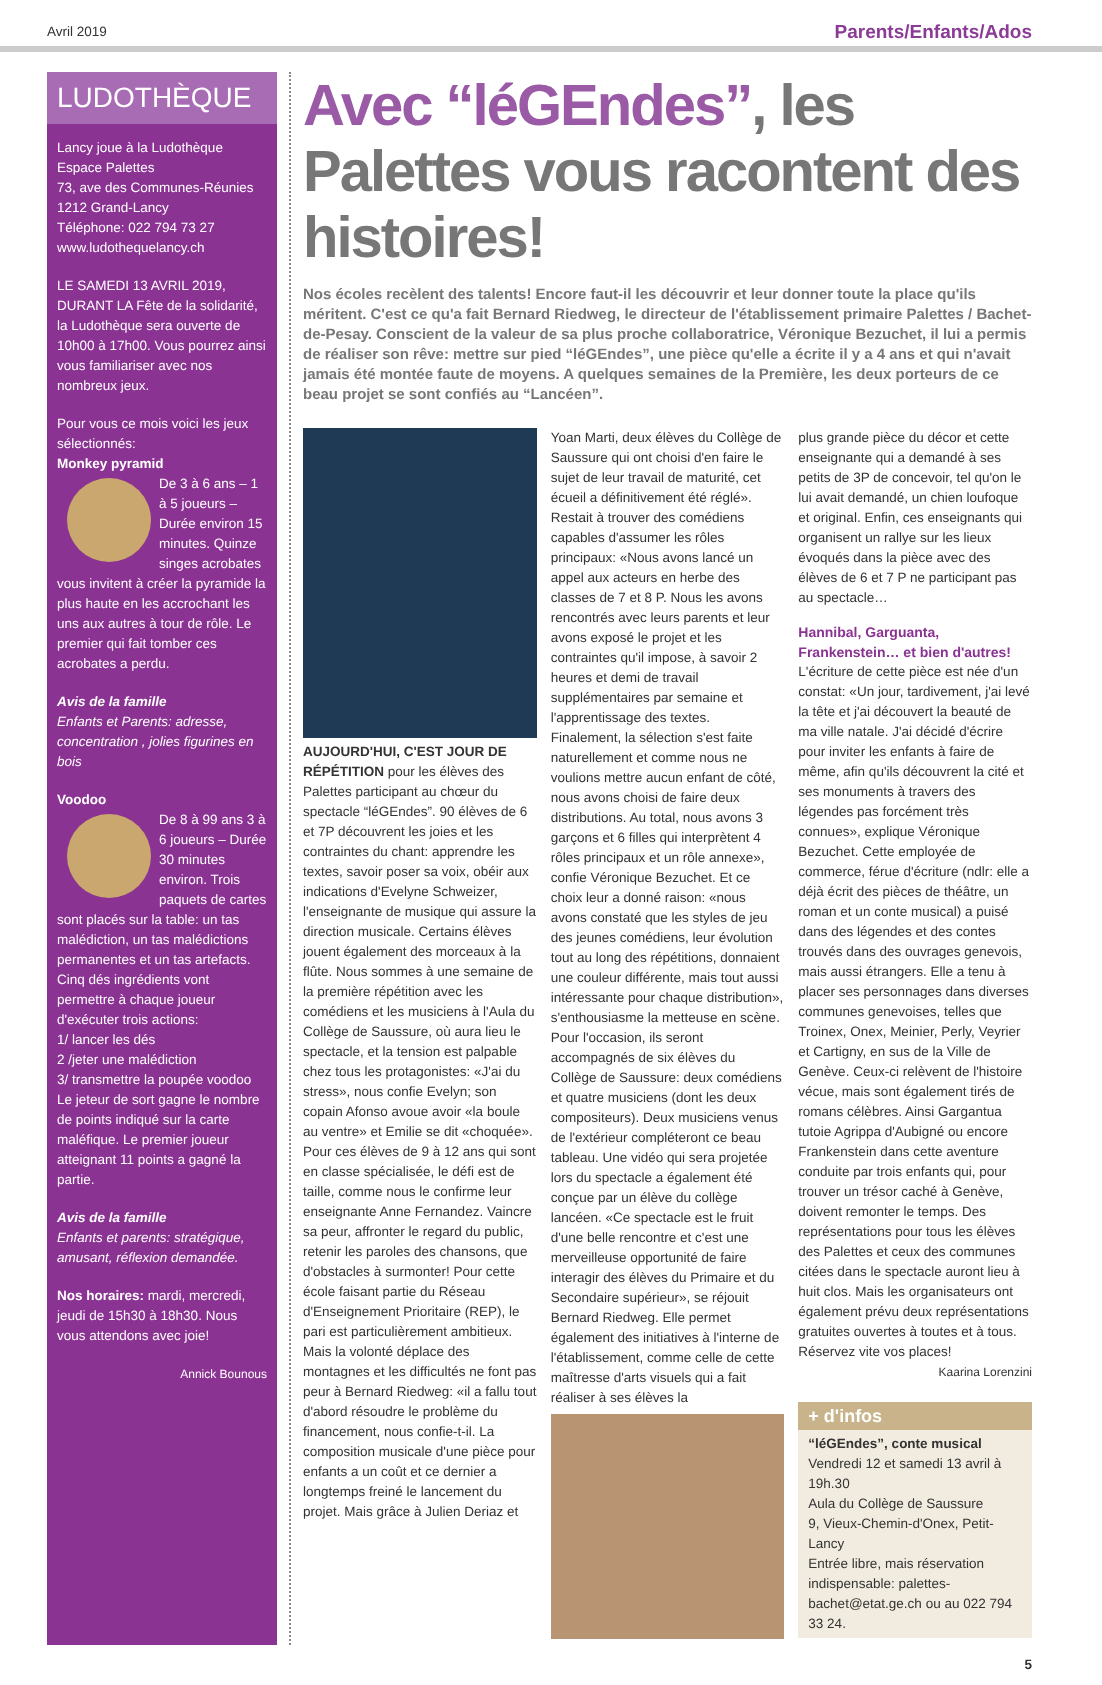Avril 2019 Parents/Enfants/Ados
LUDOTHÈQUE
Lancy joue à la Ludothèque
Espace Palettes
73, ave des Communes-Réunies
1212 Grand-Lancy
Téléphone: 022 794 73 27
www.ludothequelancy.ch
LE SAMEDI 13 AVRIL 2019, DURANT LA Fête de la solidarité, la Ludothèque sera ouverte de 10h00 à 17h00. Vous pourrez ainsi vous familiariser avec nos nombreux jeux.
Pour vous ce mois voici les jeux sélectionnés:
Monkey pyramid
De 3 à 6 ans – 1 à 5 joueurs – Durée environ 15 minutes. Quinze singes acrobates vous invitent à créer la pyramide la plus haute en les accrochant les uns aux autres à tour de rôle. Le premier qui fait tomber ces acrobates a perdu.
Avis de la famille
Enfants et Parents: adresse, concentration , jolies figurines en bois
Voodoo
De 8 à 99 ans 3 à 6 joueurs – Durée 30 minutes environ. Trois paquets de cartes sont placés sur la table: un tas malédiction, un tas malédictions permanentes et un tas artefacts. Cinq dés ingrédients vont permettre à chaque joueur d'exécuter trois actions:
1/ lancer les dés
2 /jeter une malédiction
3/ transmettre la poupée voodoo
Le jeteur de sort gagne le nombre de points indiqué sur la carte maléfique. Le premier joueur atteignant 11 points a gagné la partie.
Avis de la famille
Enfants et parents: stratégique, amusant, réflexion demandée.
Nos horaires: mardi, mercredi, jeudi de 15h30 à 18h30. Nous vous attendons avec joie!
Annick Bounous
Avec “léGEndes”, les Palettes vous racontent des histoires!
Nos écoles recèlent des talents! Encore faut-il les découvrir et leur donner toute la place qu'ils méritent. C'est ce qu'a fait Bernard Riedweg, le directeur de l'établissement primaire Palettes / Bachet-de-Pesay. Conscient de la valeur de sa plus proche collaboratrice, Véronique Bezuchet, il lui a permis de réaliser son rêve: mettre sur pied “léGEndes”, une pièce qu'elle a écrite il y a 4 ans et qui n'avait jamais été montée faute de moyens. A quelques semaines de la Première, les deux porteurs de ce beau projet se sont confiés au “Lancéen”.
AUJOURD'HUI, C'EST JOUR DE RÉPÉTITION pour les élèves des Palettes participant au chœur du spectacle “léGEndes”. 90 élèves de 6 et 7P découvrent les joies et les contraintes du chant: apprendre les textes, savoir poser sa voix, obéir aux indications d'Evelyne Schweizer, l'enseignante de musique qui assure la direction musicale. Certains élèves jouent également des morceaux à la flûte. Nous sommes à une semaine de la première répétition avec les comédiens et les musiciens à l'Aula du Collège de Saussure, où aura lieu le spectacle, et la tension est palpable chez tous les protagonistes: «J'ai du stress», nous confie Evelyn; son copain Afonso avoue avoir «la boule au ventre» et Emilie se dit «choquée». Pour ces élèves de 9 à 12 ans qui sont en classe spécialisée, le défi est de taille, comme nous le confirme leur enseignante Anne Fernandez. Vaincre sa peur, affronter le regard du public, retenir les paroles des chansons, que d'obstacles à surmonter! Pour cette école faisant partie du Réseau d'Enseignement Prioritaire (REP), le pari est particulièrement ambitieux. Mais la volonté déplace des montagnes et les difficultés ne font pas peur à Bernard Riedweg: «il a fallu tout d'abord résoudre le problème du financement, nous confie-t-il. La composition musicale d'une pièce pour enfants a un coût et ce dernier a longtemps freiné le lancement du projet. Mais grâce à Julien Deriaz et
Yoan Marti, deux élèves du Collège de Saussure qui ont choisi d'en faire le sujet de leur travail de maturité, cet écueil a définitivement été réglé». Restait à trouver des comédiens capables d'assumer les rôles principaux: «Nous avons lancé un appel aux acteurs en herbe des classes de 7 et 8 P. Nous les avons rencontrés avec leurs parents et leur avons exposé le projet et les contraintes qu'il impose, à savoir 2 heures et demi de travail supplémentaires par semaine et l'apprentissage des textes. Finalement, la sélection s'est faite naturellement et comme nous ne voulions mettre aucun enfant de côté, nous avons choisi de faire deux distributions. Au total, nous avons 3 garçons et 6 filles qui interprètent 4 rôles principaux et un rôle annexe», confie Véronique Bezuchet. Et ce choix leur a donné raison: «nous avons constaté que les styles de jeu des jeunes comédiens, leur évolution tout au long des répétitions, donnaient une couleur différente, mais tout aussi intéressante pour chaque distribution», s'enthousiasme la metteuse en scène. Pour l'occasion, ils seront accompagnés de six élèves du Collège de Saussure: deux comédiens et quatre musiciens (dont les deux compositeurs). Deux musiciens venus de l'extérieur compléteront ce beau tableau. Une vidéo qui sera projetée lors du spectacle a également été conçue par un élève du collège lancéen. «Ce spectacle est le fruit d'une belle rencontre et c'est une merveilleuse opportunité de faire interagir des élèves du Primaire et du Secondaire supérieur», se réjouit Bernard Riedweg. Elle permet également des initiatives à l'interne de l'établissement, comme celle de cette maîtresse d'arts visuels qui a fait réaliser à ses élèves la
plus grande pièce du décor et cette enseignante qui a demandé à ses petits de 3P de concevoir, tel qu'on le lui avait demandé, un chien loufoque et original. Enfin, ces enseignants qui organisent un rallye sur les lieux évoqués dans la pièce avec des élèves de 6 et 7 P ne participant pas au spectacle…
Hannibal, Garguanta, Frankenstein… et bien d'autres!
L'écriture de cette pièce est née d'un constat: «Un jour, tardivement, j'ai levé la tête et j'ai découvert la beauté de ma ville natale. J'ai décidé d'écrire pour inviter les enfants à faire de même, afin qu'ils découvrent la cité et ses monuments à travers des légendes pas forcément très connues», explique Véronique Bezuchet. Cette employée de commerce, férue d'écriture (ndlr: elle a déjà écrit des pièces de théâtre, un roman et un conte musical) a puisé dans des légendes et des contes trouvés dans des ouvrages genevois, mais aussi étrangers. Elle a tenu à placer ses personnages dans diverses communes genevoises, telles que Troinex, Onex, Meinier, Perly, Veyrier et Cartigny, en sus de la Ville de Genève. Ceux-ci relèvent de l'histoire vécue, mais sont également tirés de romans célèbres. Ainsi Gargantua tutoie Agrippa d'Aubigné ou encore Frankenstein dans cette aventure conduite par trois enfants qui, pour trouver un trésor caché à Genève, doivent remonter le temps. Des représentations pour tous les élèves des Palettes et ceux des communes citées dans le spectacle auront lieu à huit clos. Mais les organisateurs ont également prévu deux représentations gratuites ouvertes à toutes et à tous. Réservez vite vos places!
Kaarina Lorenzini
+ d'infos
“léGEndes”, conte musical
Vendredi 12 et samedi 13 avril à 19h.30
Aula du Collège de Saussure
9, Vieux-Chemin-d'Onex, Petit-Lancy
Entrée libre, mais réservation indispensable: palettes-bachet@etat.ge.ch ou au 022 794 33 24.
5